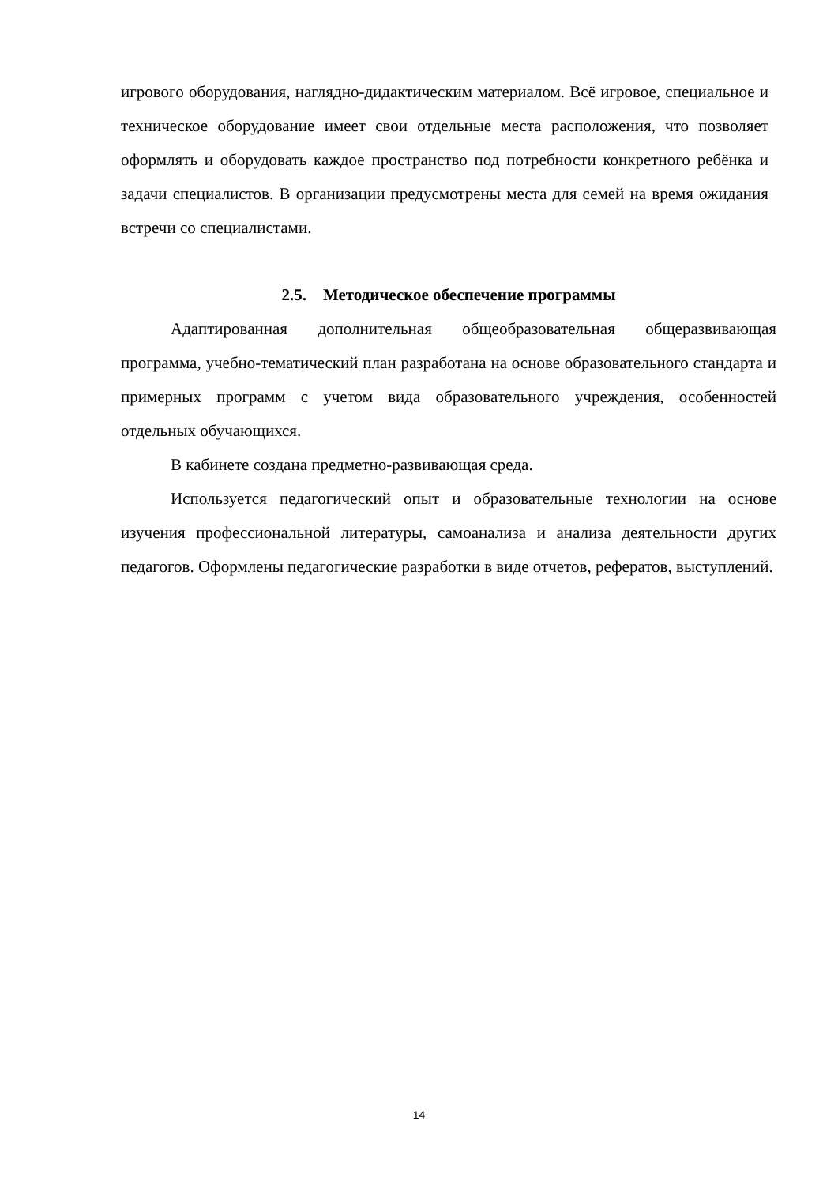игрового оборудования, наглядно-дидактическим материалом. Всё игровое, специальное и техническое оборудование имеет свои отдельные места расположения, что позволяет оформлять и оборудовать каждое пространство под потребности конкретного ребёнка и задачи специалистов. В организации предусмотрены места для семей на время ожидания встречи со специалистами.
2.5. Методическое обеспечение программы
Адаптированная дополнительная общеобразовательная общеразвивающая программа, учебно-тематический план разработана на основе образовательного стандарта и примерных программ с учетом вида образовательного учреждения, особенностей отдельных обучающихся.
В кабинете создана предметно-развивающая среда.
Используется педагогический опыт и образовательные технологии на основе изучения профессиональной литературы, самоанализа и анализа деятельности других педагогов. Оформлены педагогические разработки в виде отчетов, рефератов, выступлений.
14